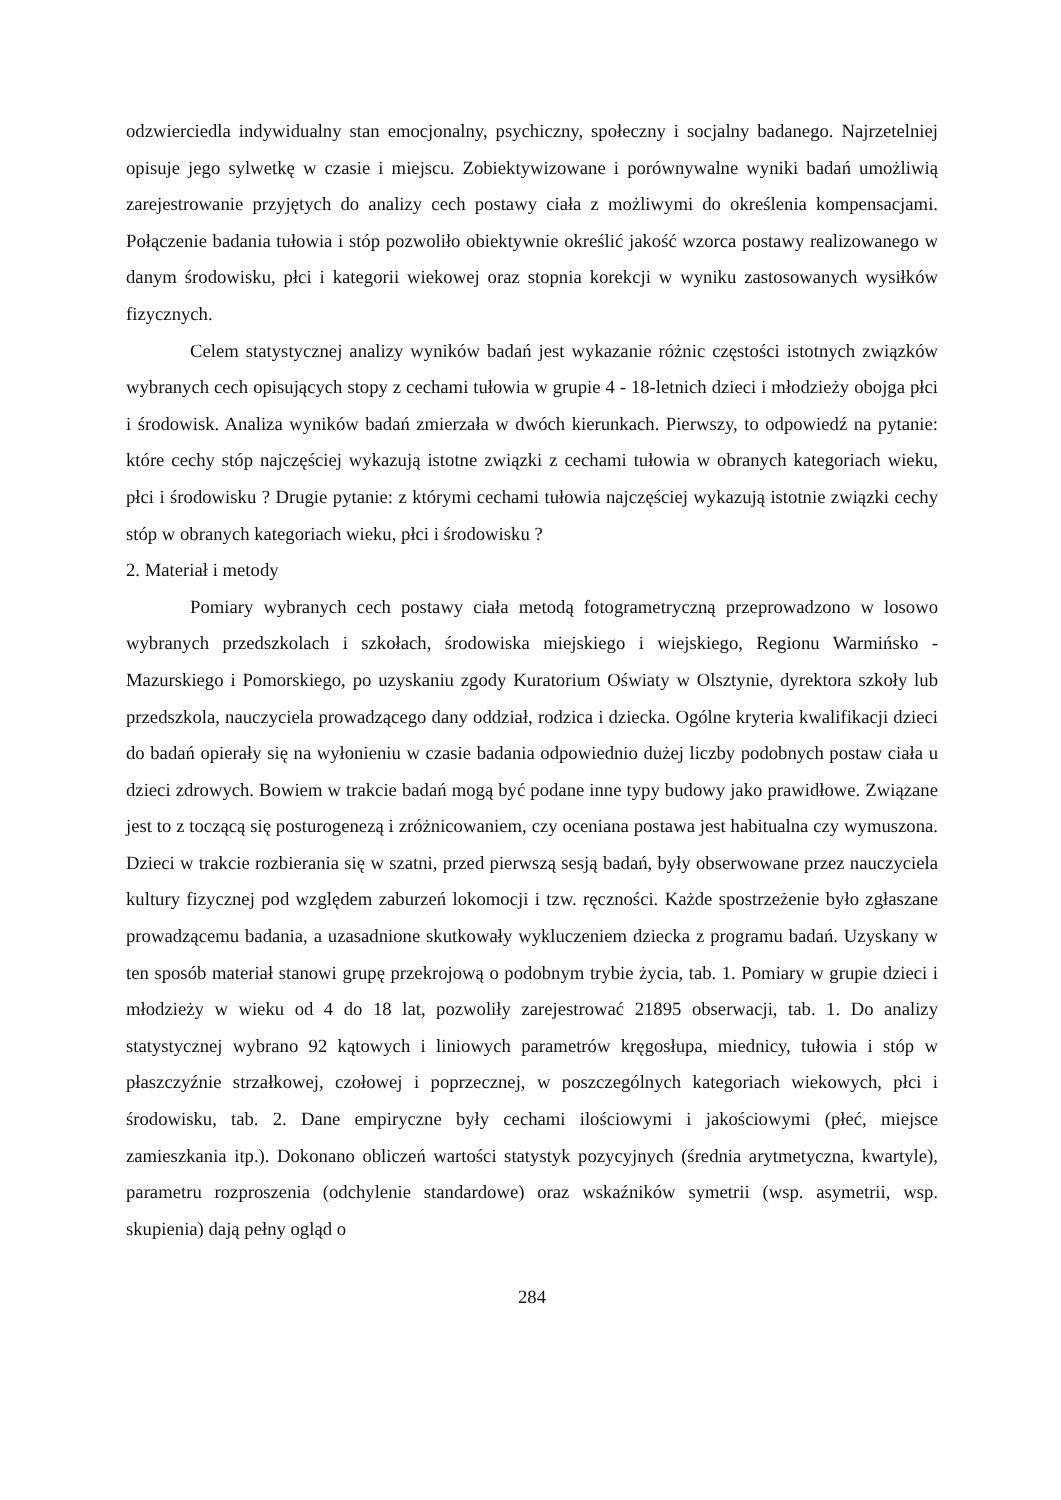odzwierciedla indywidualny stan emocjonalny, psychiczny, społeczny i socjalny badanego. Najrzetelniej opisuje jego sylwetkę w czasie i miejscu. Zobiektywizowane i porównywalne wyniki badań umożliwią zarejestrowanie przyjętych do analizy cech postawy ciała z możliwymi do określenia kompensacjami. Połączenie badania tułowia i stóp pozwoliło obiektywnie określić jakość wzorca postawy realizowanego w danym środowisku, płci i kategorii wiekowej oraz stopnia korekcji w wyniku zastosowanych wysiłków fizycznych.
Celem statystycznej analizy wyników badań jest wykazanie różnic częstości istotnych związków wybranych cech opisujących stopy z cechami tułowia w grupie 4 - 18-letnich dzieci i młodzieży obojga płci i środowisk. Analiza wyników badań zmierzała w dwóch kierunkach. Pierwszy, to odpowiedź na pytanie: które cechy stóp najczęściej wykazują istotne związki z cechami tułowia w obranych kategoriach wieku, płci i środowisku ? Drugie pytanie: z którymi cechami tułowia najczęściej wykazują istotnie związki cechy stóp w obranych kategoriach wieku, płci i środowisku ?
2. Materiał i metody
Pomiary wybranych cech postawy ciała metodą fotogrametryczną przeprowadzono w losowo wybranych przedszkolach i szkołach, środowiska miejskiego i wiejskiego, Regionu Warmińsko - Mazurskiego i Pomorskiego, po uzyskaniu zgody Kuratorium Oświaty w Olsztynie, dyrektora szkoły lub przedszkola, nauczyciela prowadzącego dany oddział, rodzica i dziecka. Ogólne kryteria kwalifikacji dzieci do badań opierały się na wyłonieniu w czasie badania odpowiednio dużej liczby podobnych postaw ciała u dzieci zdrowych. Bowiem w trakcie badań mogą być podane inne typy budowy jako prawidłowe. Związane jest to z toczącą się posturogenezą i zróżnicowaniem, czy oceniana postawa jest habitualna czy wymuszona. Dzieci w trakcie rozbierania się w szatni, przed pierwszą sesją badań, były obserwowane przez nauczyciela kultury fizycznej pod względem zaburzeń lokomocji i tzw. ręczności. Każde spostrzeżenie było zgłaszane prowadzącemu badania, a uzasadnione skutkowały wykluczeniem dziecka z programu badań. Uzyskany w ten sposób materiał stanowi grupę przekrojową o podobnym trybie życia, tab. 1. Pomiary w grupie dzieci i młodzieży w wieku od 4 do 18 lat, pozwoliły zarejestrować 21895 obserwacji, tab. 1. Do analizy statystycznej wybrano 92 kątowych i liniowych parametrów kręgosłupa, miednicy, tułowia i stóp w płaszczyźnie strzałkowej, czołowej i poprzecznej, w poszczególnych kategoriach wiekowych, płci i środowisku, tab. 2. Dane empiryczne były cechami ilościowymi i jakościowymi (płeć, miejsce zamieszkania itp.). Dokonano obliczeń wartości statystyk pozycyjnych (średnia arytmetyczna, kwartyle), parametru rozproszenia (odchylenie standardowe) oraz wskaźników symetrii (wsp. asymetrii, wsp. skupienia) dają pełny ogląd o
284